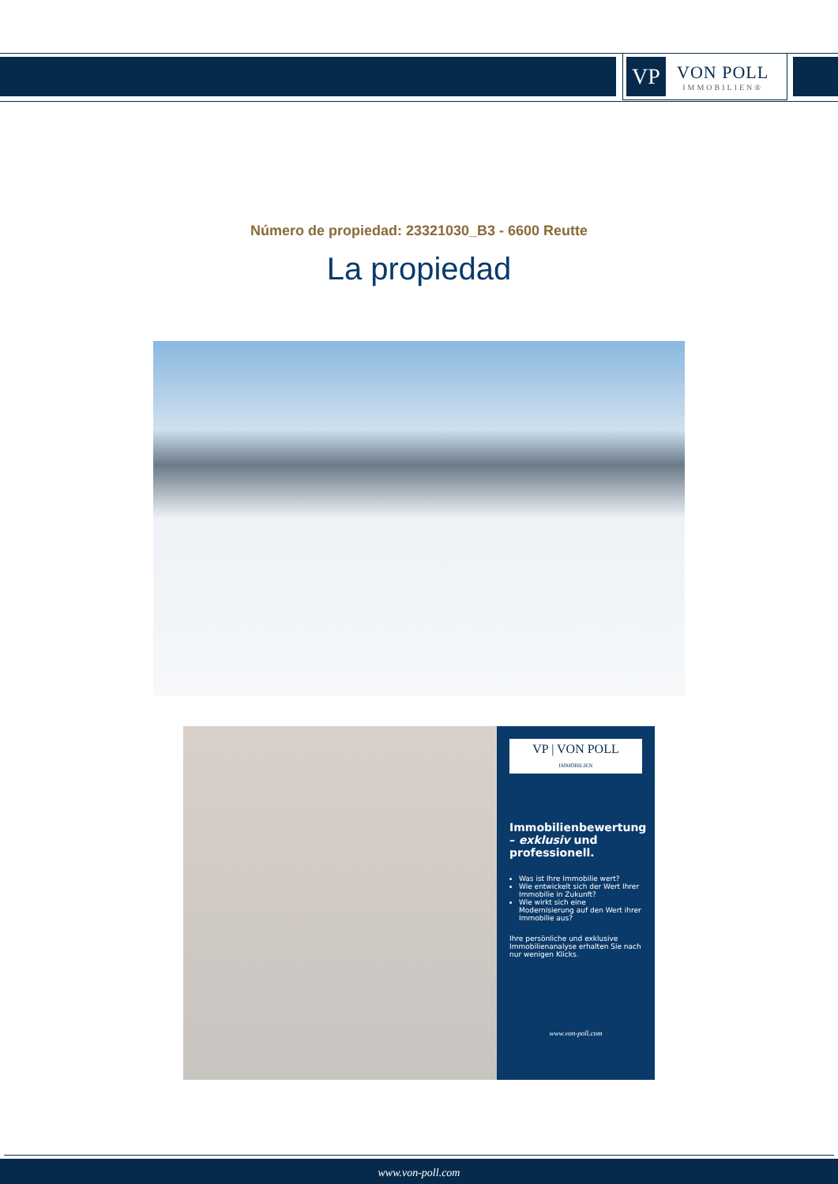VP
VON POLL
IMMOBILIEN®
Número de propiedad: 23321030_B3 - 6600 Reutte
La propiedad
VP | VON POLL
IMMOBILIEN
Immobilienbewertung – exklusiv und professionell.
Was ist Ihre Immobilie wert?
Wie entwickelt sich der Wert Ihrer Immobilie in Zukunft?
Wie wirkt sich eine Modernisierung auf den Wert ihrer Immobilie aus?
Ihre persönliche und exklusive Immobilienanalyse erhalten Sie nach nur wenigen Klicks.
www.von-poll.com
www.von-poll.com